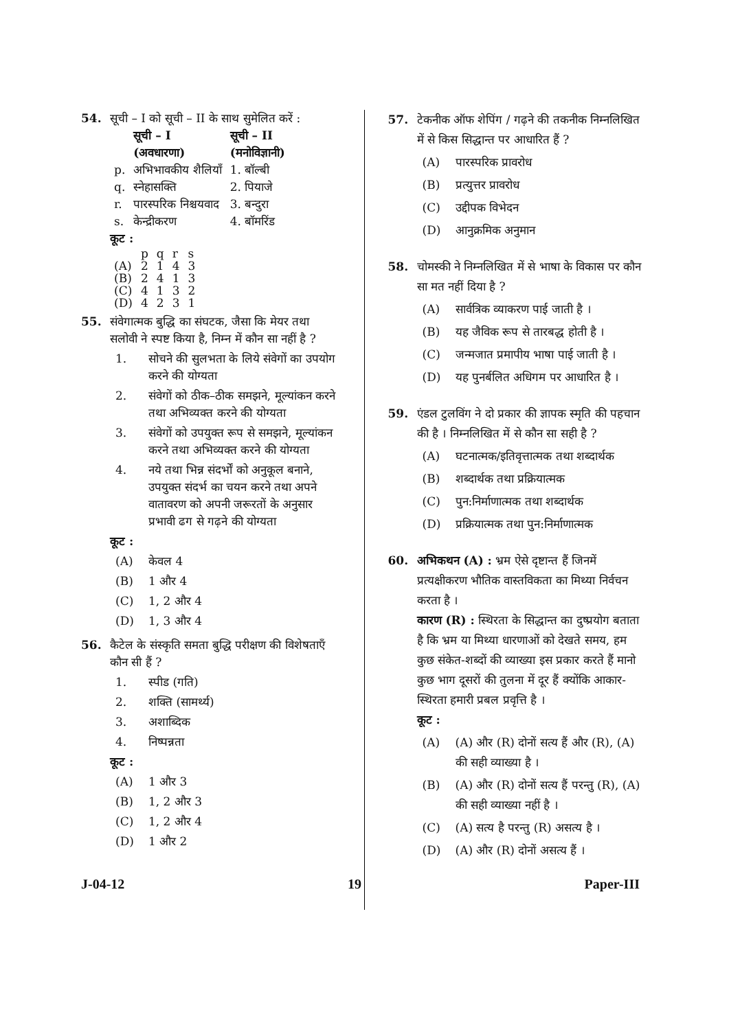54. सूची – I को सूची – II के साथ सुमेलित करें :
| | सूची – I (अवधारणा) | सूची – II (मनोविज्ञानी) |
| --- | --- | --- |
| p. | अभिभावकीय शैलियाँ | 1. बॉल्बी |
| q. | स्नेहासक्ति | 2. पियाजे |
| r. | पारस्परिक निश्चयवाद | 3. बन्दुरा |
| s. | केन्द्रीकरण | 4. बॉमरिंड |
कूट :
| | p | q | r | s |
| (A) | 2 | 1 | 4 | 3 |
| (B) | 2 | 4 | 1 | 3 |
| (C) | 4 | 1 | 3 | 2 |
| (D) | 4 | 2 | 3 | 1 |
55. संवेगात्मक बुद्धि का संघटक, जैसा कि मेयर तथा सलोवी ने स्पष्ट किया है, निम्न में कौन सा नहीं है ?
1. सोचने की सुलभता के लिये संवेगों का उपयोग करने की योग्यता
2. संवेगों को ठीक–ठीक समझने, मूल्यांकन करने तथा अभिव्यक्त करने की योग्यता
3. संवेगों को उपयुक्त रूप से समझने, मूल्यांकन करने तथा अभिव्यक्त करने की योग्यता
4. नये तथा भिन्न संदर्भों को अनुकूल बनाने, उपयुक्त संदर्भ का चयन करने तथा अपने वातावरण को अपनी जरूरतों के अनुसार प्रभावी ढग से गढ़ने की योग्यता
कूट :
(A) केवल 4
(B) 1 और 4
(C) 1, 2 और 4
(D) 1, 3 और 4
56. कैटेल के संस्कृति समता बुद्धि परीक्षण की विशेषताएँ कौन सी हैं ?
1. स्पीड (गति)
2. शक्ति (सामर्थ्य)
3. अशाब्दिक
4. निष्पन्नता
कूट :
(A) 1 और 3
(B) 1, 2 और 3
(C) 1, 2 और 4
(D) 1 और 2
57. टेकनीक ऑफ शेपिंग / गढ़ने की तकनीक निम्नलिखित में से किस सिद्धान्त पर आधारित हैं ?
(A) पारस्परिक प्रावरोध
(B) प्रत्युत्तर प्रावरोध
(C) उद्दीपक विभेदन
(D) आनुक्रमिक अनुमान
58. चोमस्की ने निम्नलिखित में से भाषा के विकास पर कौन सा मत नहीं दिया है ?
(A) सार्वत्रिक व्याकरण पाई जाती है ।
(B) यह जैविक रूप से तारबद्ध होती है ।
(C) जन्मजात प्रमापीय भाषा पाई जाती है ।
(D) यह पुनर्बलित अधिगम पर आधारित है ।
59. एंडल टुलविंग ने दो प्रकार की ज्ञापक स्मृति की पहचान की है । निम्नलिखित में से कौन सा सही है ?
(A) घटनात्मक/इतिवृत्तात्मक तथा शब्दार्थक
(B) शब्दार्थक तथा प्रक्रियात्मक
(C) पुन:निर्माणात्मक तथा शब्दार्थक
(D) प्रक्रियात्मक तथा पुन:निर्माणात्मक
60. अभिकथन (A) : भ्रम ऐसे दृष्टान्त हैं जिनमें प्रत्यक्षीकरण भौतिक वास्तविकता का मिथ्या निर्वचन करता है ।
कारण (R) : स्थिरता के सिद्धान्त का दुष्प्रयोग बताता है कि भ्रम या मिथ्या धारणाओं को देखते समय, हम कुछ संकेत-शब्दों की व्याख्या इस प्रकार करते हैं मानो कुछ भाग दूसरों की तुलना में दूर हैं क्योंकि आकार-स्थिरता हमारी प्रबल प्रवृत्ति है ।
कूट :
(A) (A) और (R) दोनों सत्य हैं और (R), (A) की सही व्याख्या है ।
(B) (A) और (R) दोनों सत्य हैं परन्तु (R), (A) की सही व्याख्या नहीं है ।
(C) (A) सत्य है परन्तु (R) असत्य है ।
(D) (A) और (R) दोनों असत्य हैं ।
J-04-12 19 Paper-III